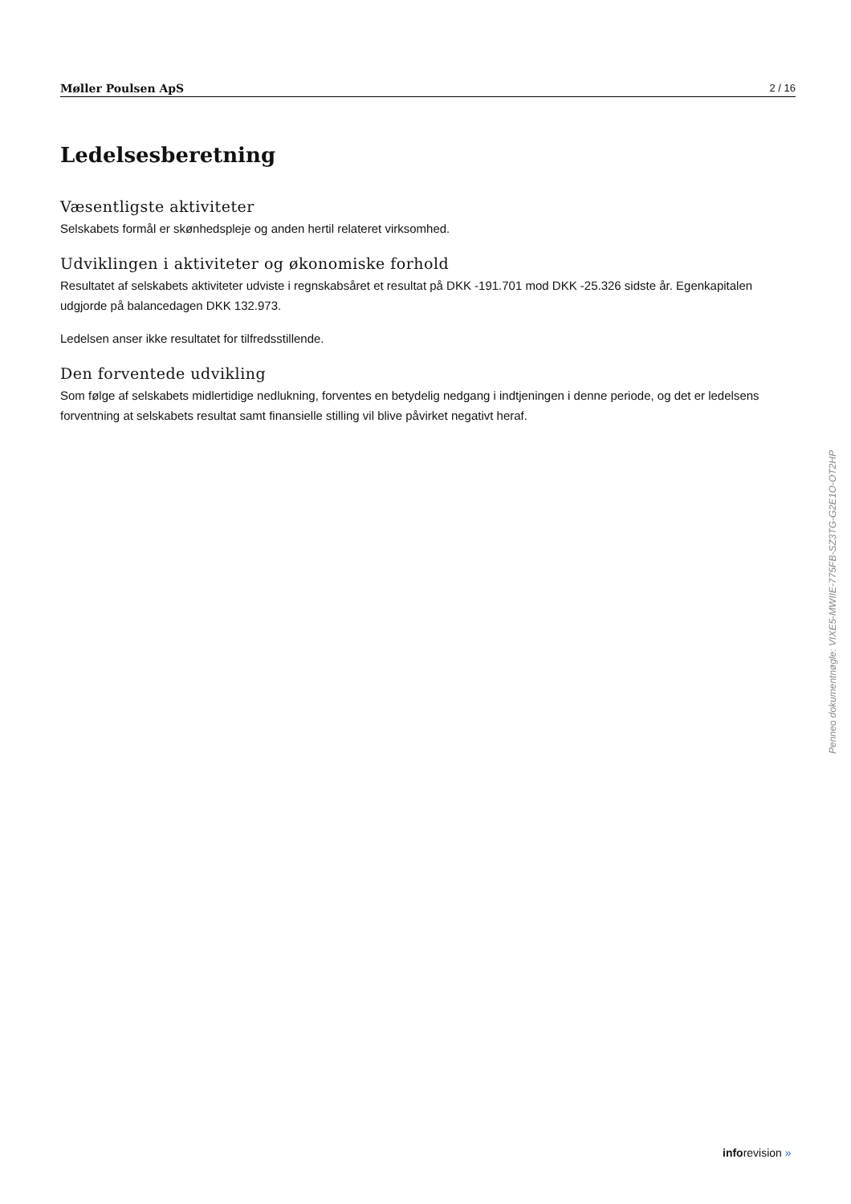Møller Poulsen ApS 2 / 16
Ledelsesberetning
Væsentligste aktiviteter
Selskabets formål er skønhedspleje og anden hertil relateret virksomhed.
Udviklingen i aktiviteter og økonomiske forhold
Resultatet af selskabets aktiviteter udviste i regnskabsåret et resultat på DKK -191.701 mod DKK -25.326 sidste år. Egenkapitalen udgjorde på balancedagen DKK 132.973.
Ledelsen anser ikke resultatet for tilfredsstillende.
Den forventede udvikling
Som følge af selskabets midlertidige nedlukning, forventes en betydelig nedgang i indtjeningen i denne periode, og det er ledelsens forventning at selskabets resultat samt finansielle stilling vil blive påvirket negativt heraf.
Penneo dokumentnøgle: VIXE5-MWIIE-775FB-SZ3TG-G2E1O-OT2HP
inforevision »